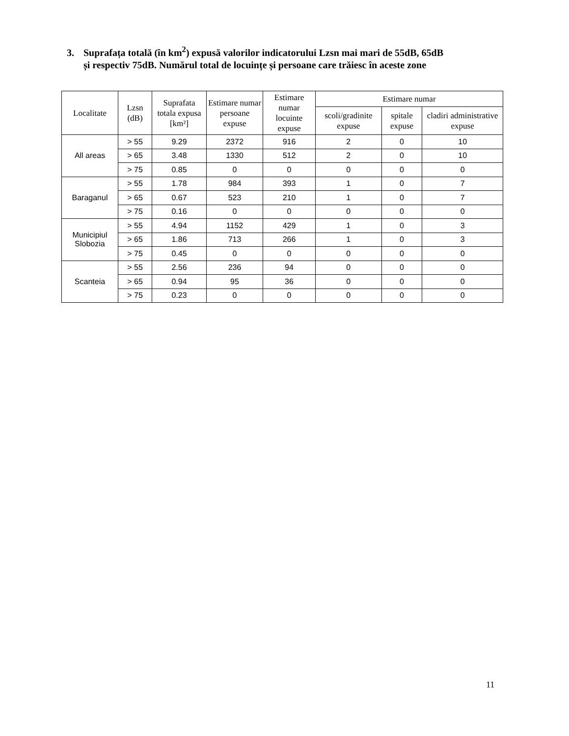3. Suprafața totală (în km<sup>2</sup>) expusă valorilor indicatorului Lzsn mai mari de 55dB, 65dB
și respectiv 75dB. Numărul total de locuințe și persoane care trăiesc în aceste zone
| Localitate | Lzsn (dB) | Suprafata totala expusa [km²] | Estimare numar persoane expuse | Estimare numar locuinte expuse | Estimare numar | | |
| --- | --- | --- | --- | --- | --- | --- | --- |
| | | | | | scoli/gradinite expuse | spitale expuse | cladiri administrative expuse |
| All areas | > 55 | 9.29 | 2372 | 916 | 2 | 0 | 10 |
| | > 65 | 3.48 | 1330 | 512 | 2 | 0 | 10 |
| | > 75 | 0.85 | 0 | 0 | 0 | 0 | 0 |
| Baraganul | > 55 | 1.78 | 984 | 393 | 1 | 0 | 7 |
| | > 65 | 0.67 | 523 | 210 | 1 | 0 | 7 |
| | > 75 | 0.16 | 0 | 0 | 0 | 0 | 0 |
| Municipiul Slobozia | > 55 | 4.94 | 1152 | 429 | 1 | 0 | 3 |
| | > 65 | 1.86 | 713 | 266 | 1 | 0 | 3 |
| | > 75 | 0.45 | 0 | 0 | 0 | 0 | 0 |
| Scanteia | > 55 | 2.56 | 236 | 94 | 0 | 0 | 0 |
| | > 65 | 0.94 | 95 | 36 | 0 | 0 | 0 |
| | > 75 | 0.23 | 0 | 0 | 0 | 0 | 0 |
11